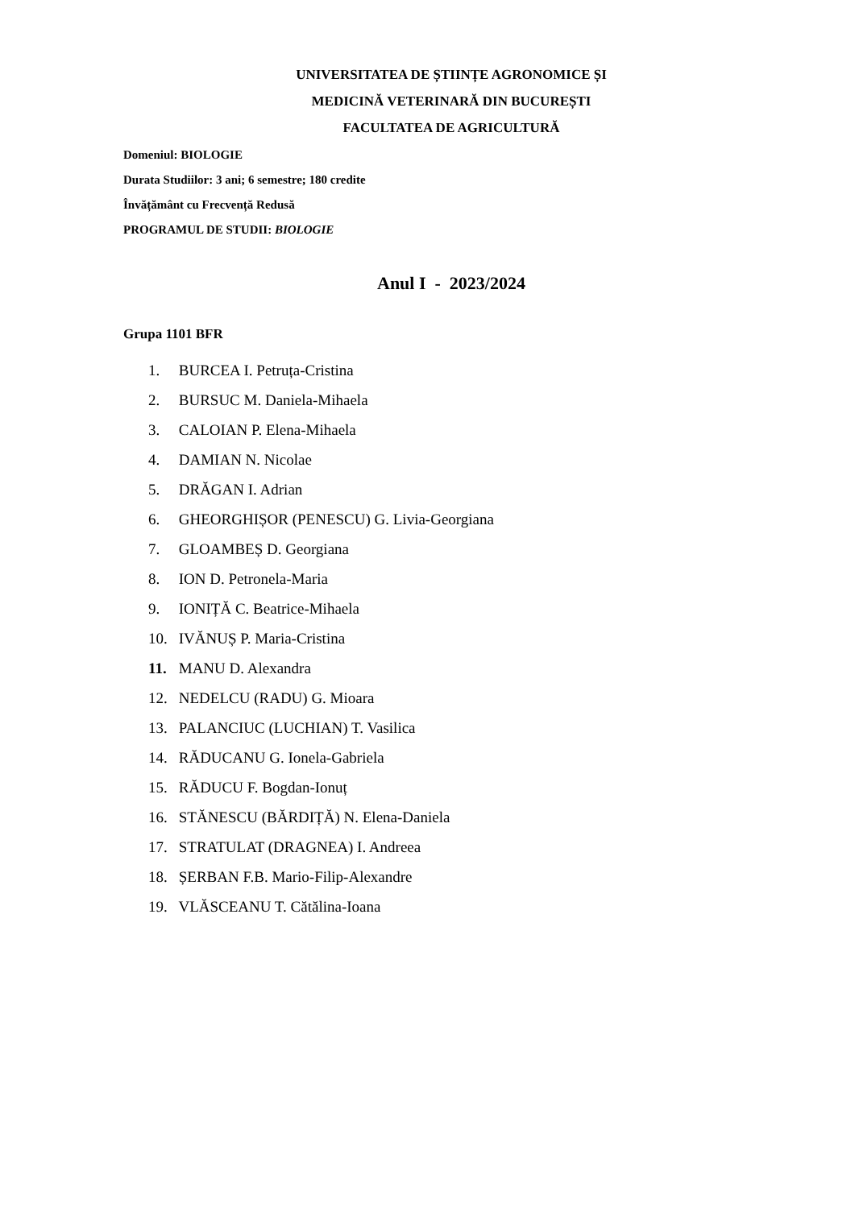UNIVERSITATEA DE ȘTIINȚE AGRONOMICE ȘI
MEDICINĂ VETERINARĂ DIN BUCUREȘTI
FACULTATEA DE AGRICULTURĂ
Domeniul: BIOLOGIE
Durata Studiilor: 3 ani; 6 semestre; 180 credite
Învățământ cu Frecvență Redusă
PROGRAMUL DE STUDII: BIOLOGIE
Anul I - 2023/2024
Grupa 1101 BFR
1. BURCEA I. Petruța-Cristina
2. BURSUC M. Daniela-Mihaela
3. CALOIAN P. Elena-Mihaela
4. DAMIAN N. Nicolae
5. DRĂGAN I. Adrian
6. GHEORGHIȘOR (PENESCU) G. Livia-Georgiana
7. GLOAMBEȘ D. Georgiana
8. ION D. Petronela-Maria
9. IONIȚĂ C. Beatrice-Mihaela
10. IVĂNUȘ P. Maria-Cristina
11. MANU D. Alexandra
12. NEDELCU (RADU) G. Mioara
13. PALANCIUC (LUCHIAN) T. Vasilica
14. RĂDUCANU G. Ionela-Gabriela
15. RĂDUCU F. Bogdan-Ionuț
16. STĂNESCU (BĂRDIȚĂ) N. Elena-Daniela
17. STRATULAT (DRAGNEA) I. Andreea
18. ȘERBAN F.B. Mario-Filip-Alexandre
19. VLĂSCEANU T. Cătălina-Ioana